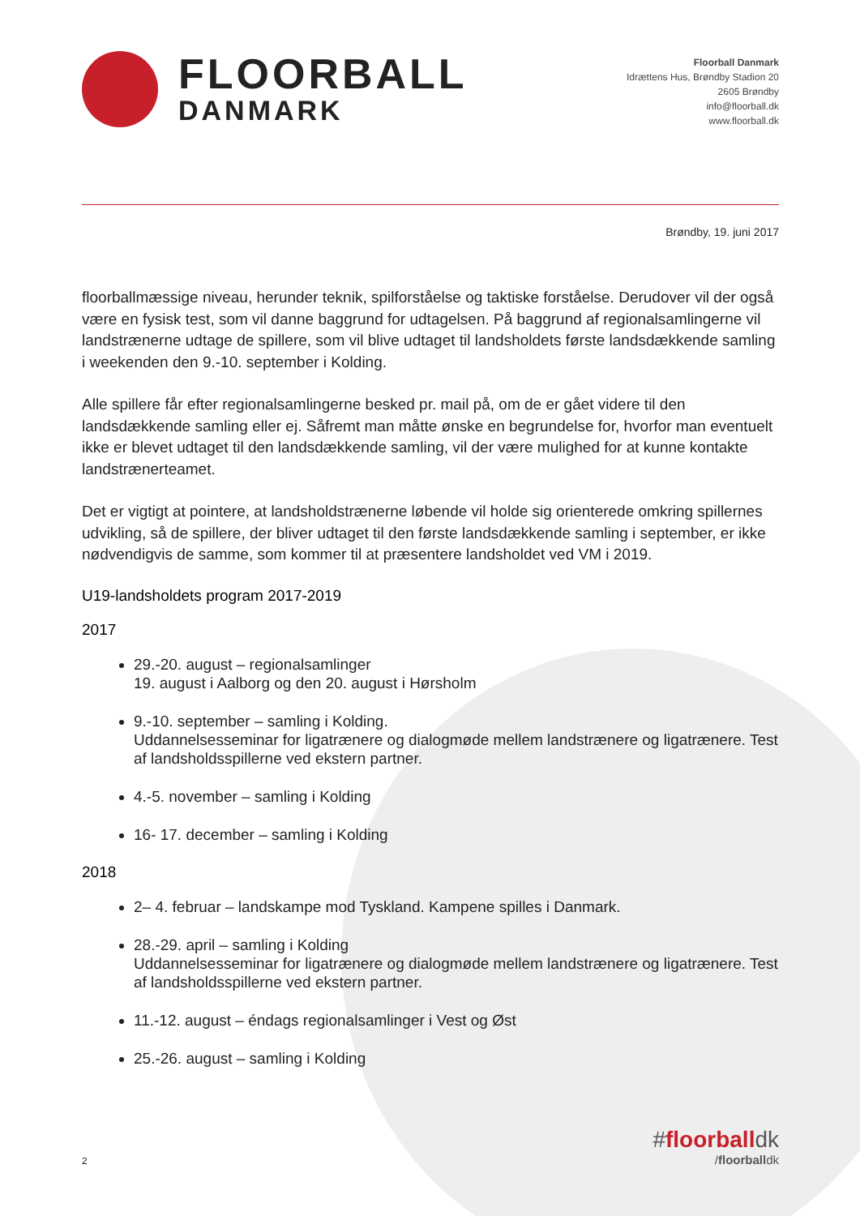FLOORBALL
DANMARK
Floorball Danmark
Idrættens Hus, Brøndby Stadion 20
2605 Brøndby
info@floorball.dk
www.floorball.dk
Brøndby, 19. juni 2017
floorballmæssige niveau, herunder teknik, spilforståelse og taktiske forståelse. Derudover vil der også være en fysisk test, som vil danne baggrund for udtagelsen. På baggrund af regionalsamlingerne vil landstrænerne udtage de spillere, som vil blive udtaget til landsholdets første landsdækkende samling i weekenden den 9.-10. september i Kolding.
Alle spillere får efter regionalsamlingerne besked pr. mail på, om de er gået videre til den landsdækkende samling eller ej. Såfremt man måtte ønske en begrundelse for, hvorfor man eventuelt ikke er blevet udtaget til den landsdækkende samling, vil der være mulighed for at kunne kontakte landstrænerteamet.
Det er vigtigt at pointere, at landsholdstrænerne løbende vil holde sig orienterede omkring spillernes udvikling, så de spillere, der bliver udtaget til den første landsdækkende samling i september, er ikke nødvendigvis de samme, som kommer til at præsentere landsholdet ved VM i 2019.
U19-landsholdets program 2017-2019
2017
29.-20. august – regionalsamlinger
19. august i Aalborg og den 20. august i Hørsholm
9.-10. september – samling i Kolding.
Uddannelsesseminar for ligatrænere og dialogmøde mellem landstrænere og ligatrænere. Test af landsholdsspillerne ved ekstern partner.
4.-5. november – samling i Kolding
16- 17. december – samling i Kolding
2018
2– 4. februar – landskampe mod Tyskland. Kampene spilles i Danmark.
28.-29. april – samling i Kolding
Uddannelsesseminar for ligatrænere og dialogmøde mellem landstrænere og ligatrænere. Test af landsholdsspillerne ved ekstern partner.
11.-12. august – éndags regionalsamlinger i Vest og Øst
25.-26. august – samling i Kolding
2
#floorballdk
/floorballdk